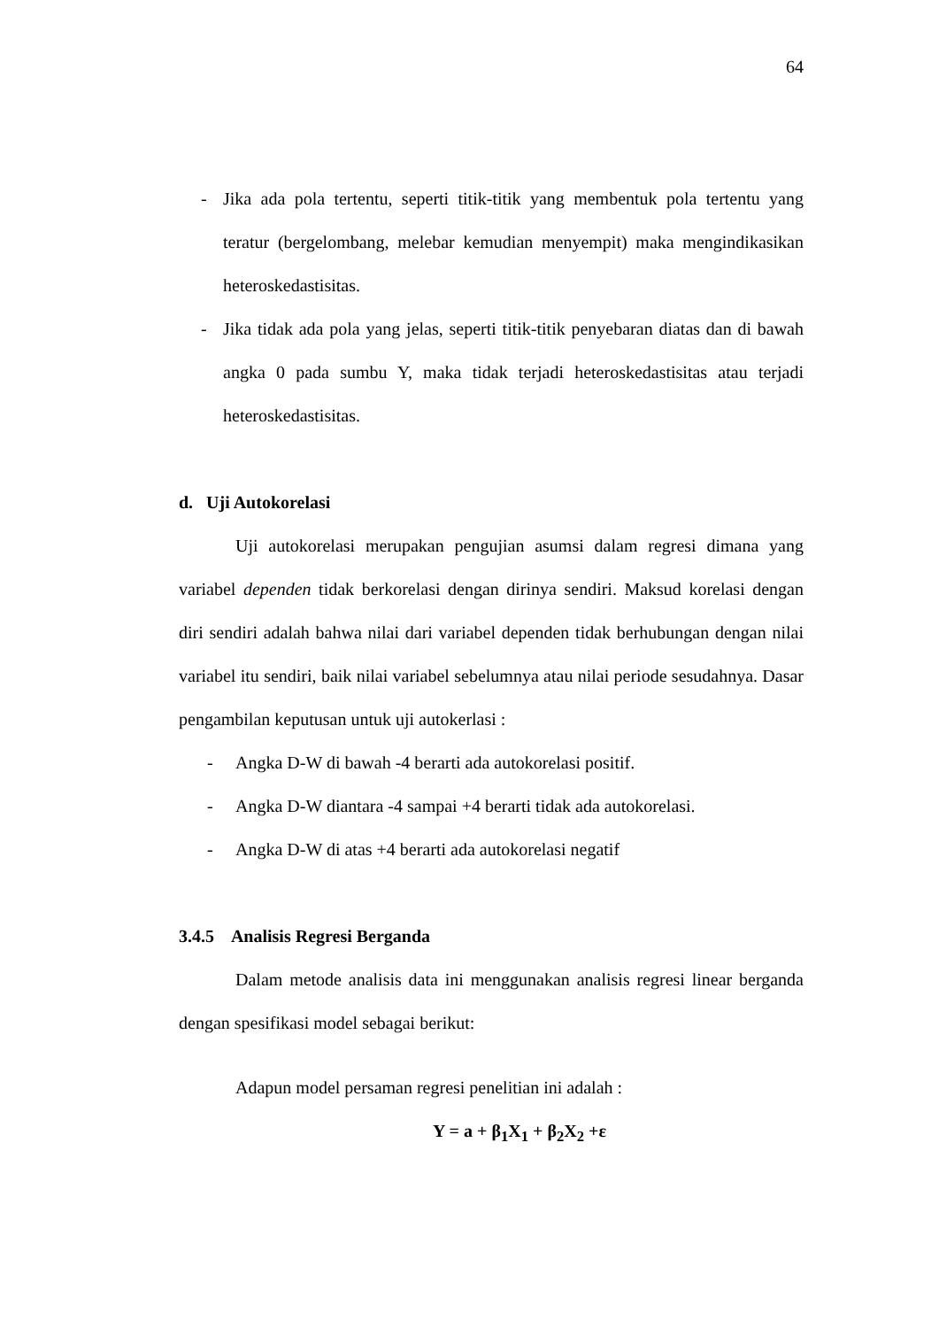64
- Jika ada pola tertentu, seperti titik-titik yang membentuk pola tertentu yang teratur (bergelombang, melebar kemudian menyempit) maka mengindikasikan heteroskedastisitas.
- Jika tidak ada pola yang jelas, seperti titik-titik penyebaran diatas dan di bawah angka 0 pada sumbu Y, maka tidak terjadi heteroskedastisitas atau terjadi heteroskedastisitas.
d. Uji Autokorelasi
Uji autokorelasi merupakan pengujian asumsi dalam regresi dimana yang variabel dependen tidak berkorelasi dengan dirinya sendiri. Maksud korelasi dengan diri sendiri adalah bahwa nilai dari variabel dependen tidak berhubungan dengan nilai variabel itu sendiri, baik nilai variabel sebelumnya atau nilai periode sesudahnya. Dasar pengambilan keputusan untuk uji autokerlasi :
- Angka D-W di bawah -4 berarti ada autokorelasi positif.
- Angka D-W diantara -4 sampai +4 berarti tidak ada autokorelasi.
- Angka D-W di atas +4 berarti ada autokorelasi negatif
3.4.5 Analisis Regresi Berganda
Dalam metode analisis data ini menggunakan analisis regresi linear berganda dengan spesifikasi model sebagai berikut:
Adapun model persaman regresi penelitian ini adalah :
Y = a + β<sub>1</sub>X<sub>1</sub> + β<sub>2</sub>X<sub>2</sub> +ε